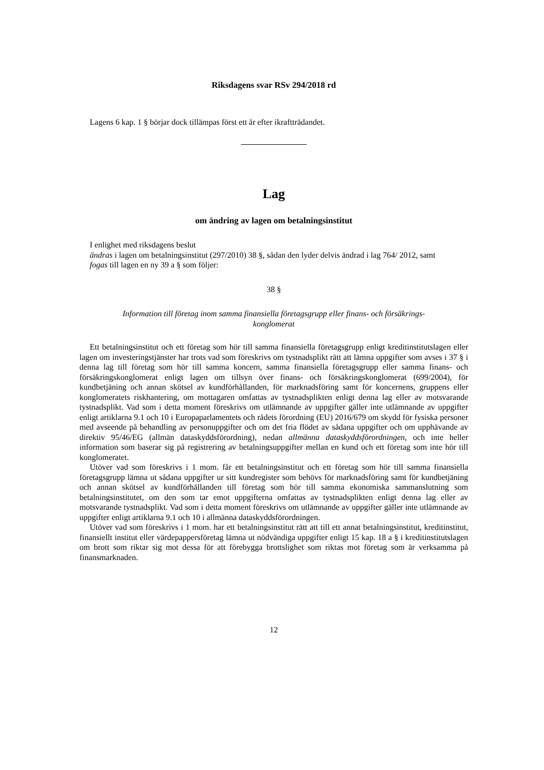Riksdagens svar RSv 294/2018 rd
Lagens 6 kap. 1 § börjar dock tillämpas först ett år efter ikraftträdandet.
Lag
om ändring av lagen om betalningsinstitut
I enlighet med riksdagens beslut
ändras i lagen om betalningsinstitut (297/2010) 38 §, sådan den lyder delvis ändrad i lag 764/ 2012, samt
fogas till lagen en ny 39 a § som följer:
38 §
Information till företag inom samma finansiella företagsgrupp eller finans- och försäkrings-
konglomerat
Ett betalningsinstitut och ett företag som hör till samma finansiella företagsgrupp enligt kreditinstitutslagen eller lagen om investeringstjänster har trots vad som föreskrivs om tystnadsplikt rätt att lämna uppgifter som avses i 37 § i denna lag till företag som hör till samma koncern, samma finansiella företagsgrupp eller samma finans- och försäkringskonglomerat enligt lagen om tillsyn över finans- och försäkringskonglomerat (699/2004), för kundbetjäning och annan skötsel av kundförhållanden, för marknadsföring samt för koncernens, gruppens eller konglomeratets riskhantering, om mottagaren omfattas av tystnadsplikten enligt denna lag eller av motsvarande tystnadsplikt. Vad som i detta moment föreskrivs om utlämnande av uppgifter gäller inte utlämnande av uppgifter enligt artiklarna 9.1 och 10 i Europaparlamentets och rådets förordning (EU) 2016/679 om skydd för fysiska personer med avseende på behandling av personuppgifter och om det fria flödet av sådana uppgifter och om upphävande av direktiv 95/46/EG (allmän dataskyddsförordning), nedan allmänna dataskyddsförordningen, och inte heller information som baserar sig på registrering av betalningsuppgifter mellan en kund och ett företag som inte hör till konglomeratet.
Utöver vad som föreskrivs i 1 mom. får ett betalningsinstitut och ett företag som hör till samma finansiella företagsgrupp lämna ut sådana uppgifter ur sitt kundregister som behövs för marknadsföring samt för kundbetjäning och annan skötsel av kundförhållanden till företag som hör till samma ekonomiska sammanslutning som betalningsinstitutet, om den som tar emot uppgifterna omfattas av tystnadsplikten enligt denna lag eller av motsvarande tystnadsplikt. Vad som i detta moment föreskrivs om utlämnande av uppgifter gäller inte utlämnande av uppgifter enligt artiklarna 9.1 och 10 i allmänna dataskyddsförordningen.
Utöver vad som föreskrivs i 1 mom. har ett betalningsinstitut rätt att till ett annat betalningsinstitut, kreditinstitut, finansiellt institut eller värdepappersföretag lämna ut nödvändiga uppgifter enligt 15 kap. 18 a § i kreditinstitutslagen om brott som riktar sig mot dessa för att förebygga brottslighet som riktas mot företag som är verksamma på finansmarknaden.
12